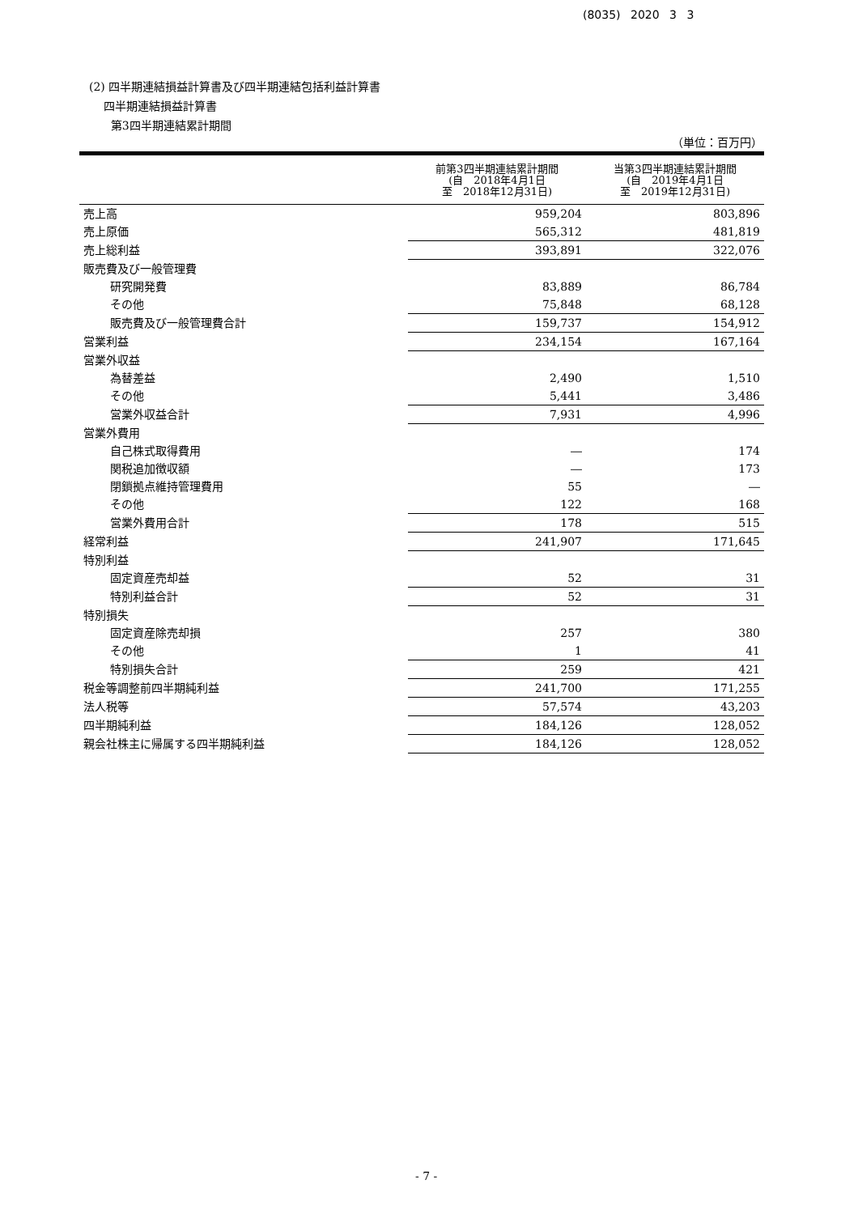(8035) 2020 3 3
(2) 四半期連結損益計算書及び四半期連結包括利益計算書
四半期連結損益計算書
第3四半期連結累計期間
（単位：百万円）
| | 前第3四半期連結累計期間 (自 2018年4月1日 至 2018年12月31日) | 当第3四半期連結累計期間 (自 2019年4月1日 至 2019年12月31日) |
| --- | --- | --- |
| 売上高 | 959,204 | 803,896 |
| 売上原価 | 565,312 | 481,819 |
| 売上総利益 | 393,891 | 322,076 |
| 販売費及び一般管理費 | | |
| 研究開発費 | 83,889 | 86,784 |
| その他 | 75,848 | 68,128 |
| 販売費及び一般管理費合計 | 159,737 | 154,912 |
| 営業利益 | 234,154 | 167,164 |
| 営業外収益 | | |
| 為替差益 | 2,490 | 1,510 |
| その他 | 5,441 | 3,486 |
| 営業外収益合計 | 7,931 | 4,996 |
| 営業外費用 | | |
| 自己株式取得費用 | ― | 174 |
| 関税追加徴収額 | ― | 173 |
| 閉鎖拠点維持管理費用 | 55 | ― |
| その他 | 122 | 168 |
| 営業外費用合計 | 178 | 515 |
| 経常利益 | 241,907 | 171,645 |
| 特別利益 | | |
| 固定資産売却益 | 52 | 31 |
| 特別利益合計 | 52 | 31 |
| 特別損失 | | |
| 固定資産除売却損 | 257 | 380 |
| その他 | 1 | 41 |
| 特別損失合計 | 259 | 421 |
| 税金等調整前四半期純利益 | 241,700 | 171,255 |
| 法人税等 | 57,574 | 43,203 |
| 四半期純利益 | 184,126 | 128,052 |
| 親会社株主に帰属する四半期純利益 | 184,126 | 128,052 |
- 7 -